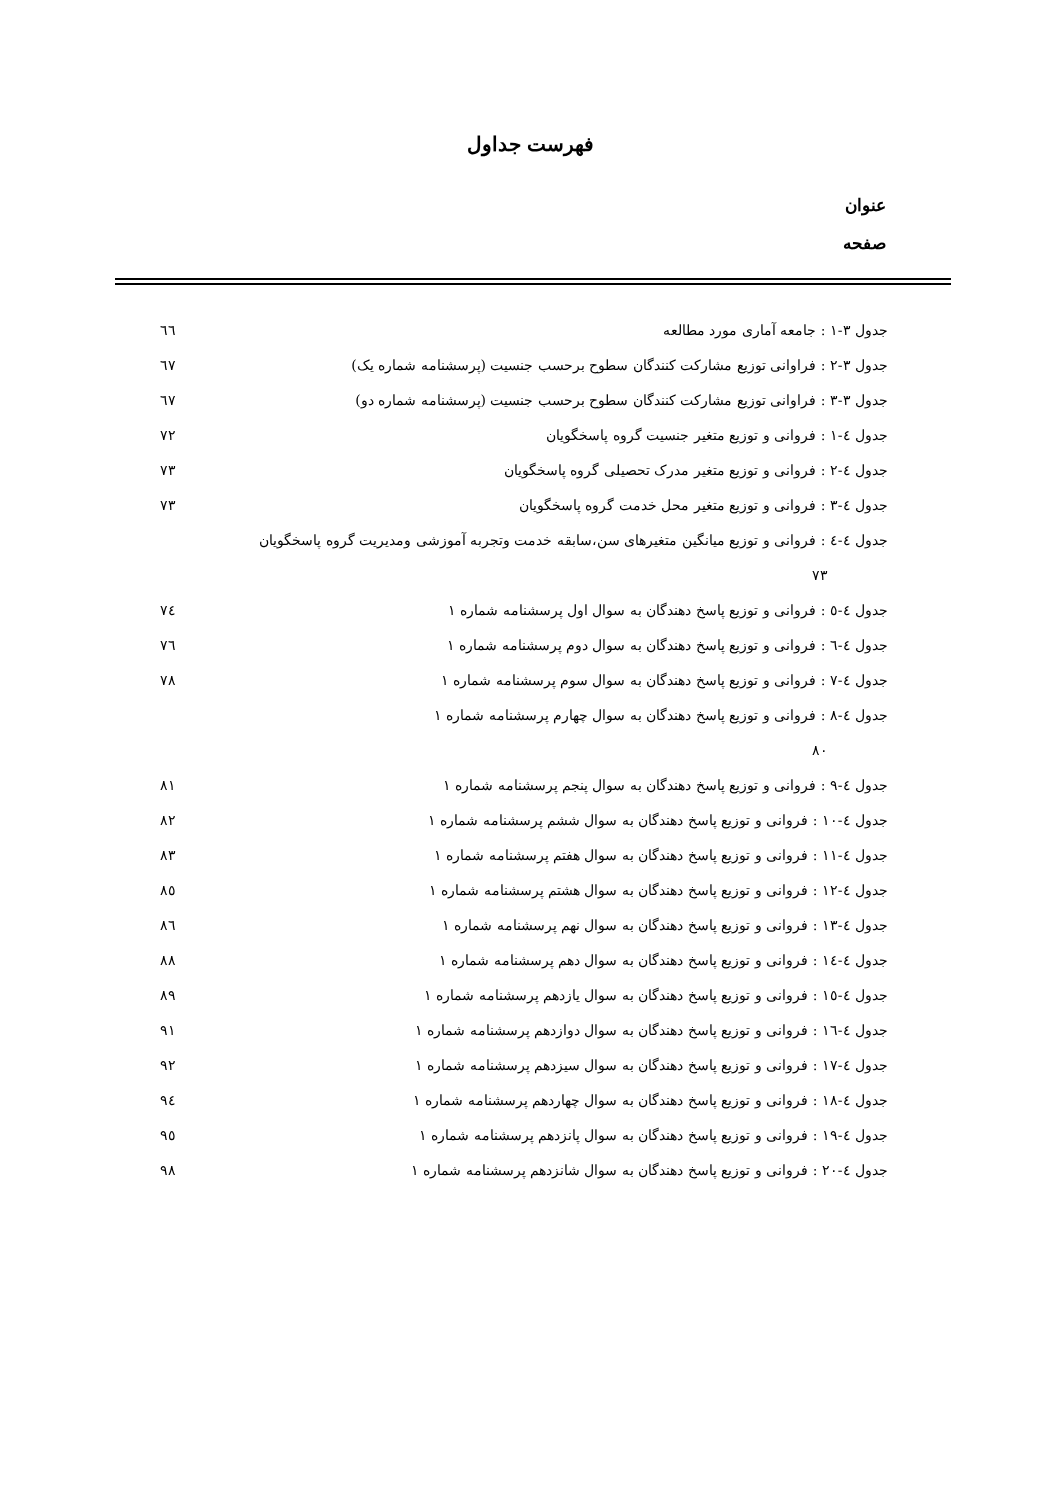فهرست جداول
عنوان
صفحه
جدول ۳-۱ : جامعه آماری مورد مطالعه ٦٦
جدول ۳-۲ : فراوانی توزیع مشارکت کنندگان سطوح برحسب جنسیت (پرسشنامه شماره یک) ٦٧
جدول ۳-۳ : فراوانی توزیع مشارکت کنندگان سطوح برحسب جنسیت (پرسشنامه شماره دو) ٦٧
جدول ٤-۱ : فروانی و توزیع متغیر جنسیت گروه پاسخگویان ۷۲
جدول ٤-۲ : فروانی و توزیع متغیر مدرک تحصیلی گروه پاسخگویان ۷۳
جدول ٤-۳ : فروانی و توزیع متغیر محل خدمت گروه پاسخگویان ۷۳
جدول ٤-٤ : فروانی و توزیع میانگین متغیرهای سن،سابقه خدمت وتجربه آموزشی ومدیریت گروه پاسخگویان
۷۳
جدول ٤-٥ : فروانی و توزیع پاسخ دهندگان به سوال اول پرسشنامه شماره ۱ ۷٤
جدول ٤-٦ : فروانی و توزیع پاسخ دهندگان به سوال دوم پرسشنامه شماره ۱ ۷٦
جدول ٤-۷ : فروانی و توزیع پاسخ دهندگان به سوال سوم پرسشنامه شماره ۱ ۷۸
جدول ٤-۸ : فروانی و توزیع پاسخ دهندگان به سوال چهارم پرسشنامه شماره ۱
۸۰
جدول ٤-۹ : فروانی و توزیع پاسخ دهندگان به سوال پنجم پرسشنامه شماره ۱ ۸۱
جدول ٤-۱۰ : فروانی و توزیع پاسخ دهندگان به سوال ششم پرسشنامه شماره ۱ ۸۲
جدول ٤-۱۱ : فروانی و توزیع پاسخ دهندگان به سوال هفتم پرسشنامه شماره ۱ ۸۳
جدول ٤-۱۲ : فروانی و توزیع پاسخ دهندگان به سوال هشتم پرسشنامه شماره ۱ ۸٥
جدول ٤-۱۳ : فروانی و توزیع پاسخ دهندگان به سوال نهم پرسشنامه شماره ۱ ۸٦
جدول ٤-۱٤ : فروانی و توزیع پاسخ دهندگان به سوال دهم پرسشنامه شماره ۱ ۸۸
جدول ٤-۱٥ : فروانی و توزیع پاسخ دهندگان به سوال یازدهم پرسشنامه شماره ۱ ۸۹
جدول ٤-۱٦ : فروانی و توزیع پاسخ دهندگان به سوال دوازدهم پرسشنامه شماره ۱ ۹۱
جدول ٤-۱۷ : فروانی و توزیع پاسخ دهندگان به سوال سیزدهم پرسشنامه شماره ۱ ۹۲
جدول ٤-۱۸ : فروانی و توزیع پاسخ دهندگان به سوال چهاردهم پرسشنامه شماره ۱ ۹٤
جدول ٤-۱۹ : فروانی و توزیع پاسخ دهندگان به سوال پانزدهم پرسشنامه شماره ۱ ۹٥
جدول ٤-۲۰ : فروانی و توزیع پاسخ دهندگان به سوال شانزدهم پرسشنامه شماره ۱ ۹۸